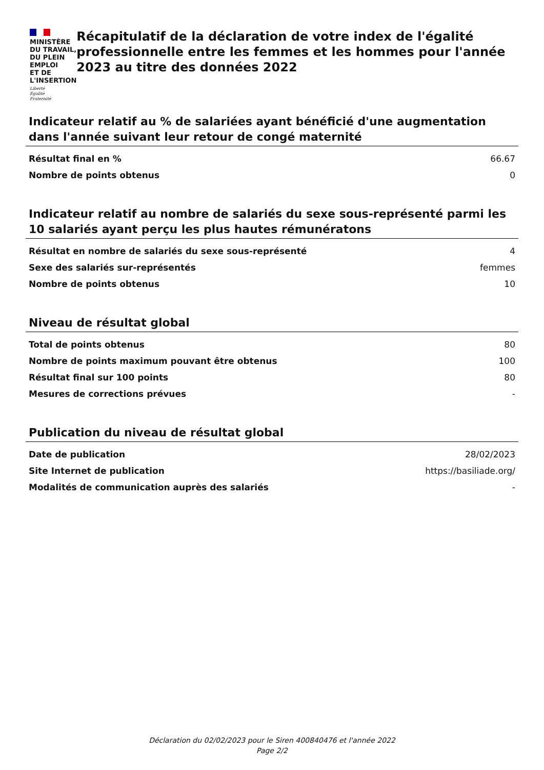MINISTÈRE
DU TRAVAIL,
DU PLEIN EMPLOI
ET DE L'INSERTION
Liberté
Égalité
Fraternité
Récapitulatif de la déclaration de votre index de l'égalité professionnelle entre les femmes et les hommes pour l'année 2023 au titre des données 2022
Indicateur relatif au % de salariées ayant bénéficié d'une augmentation dans l'année suivant leur retour de congé maternité
| Résultat final en % | 66.67 |
| Nombre de points obtenus | 0 |
Indicateur relatif au nombre de salariés du sexe sous-représenté parmi les 10 salariés ayant perçu les plus hautes rémunératons
| Résultat en nombre de salariés du sexe sous-représenté | 4 |
| Sexe des salariés sur-représentés | femmes |
| Nombre de points obtenus | 10 |
Niveau de résultat global
| Total de points obtenus | 80 |
| Nombre de points maximum pouvant être obtenus | 100 |
| Résultat final sur 100 points | 80 |
| Mesures de corrections prévues | - |
Publication du niveau de résultat global
| Date de publication | 28/02/2023 |
| Site Internet de publication | https://basiliade.org/ |
| Modalités de communication auprès des salariés | - |
Déclaration du 02/02/2023 pour le Siren 400840476 et l'année 2022
Page 2/2